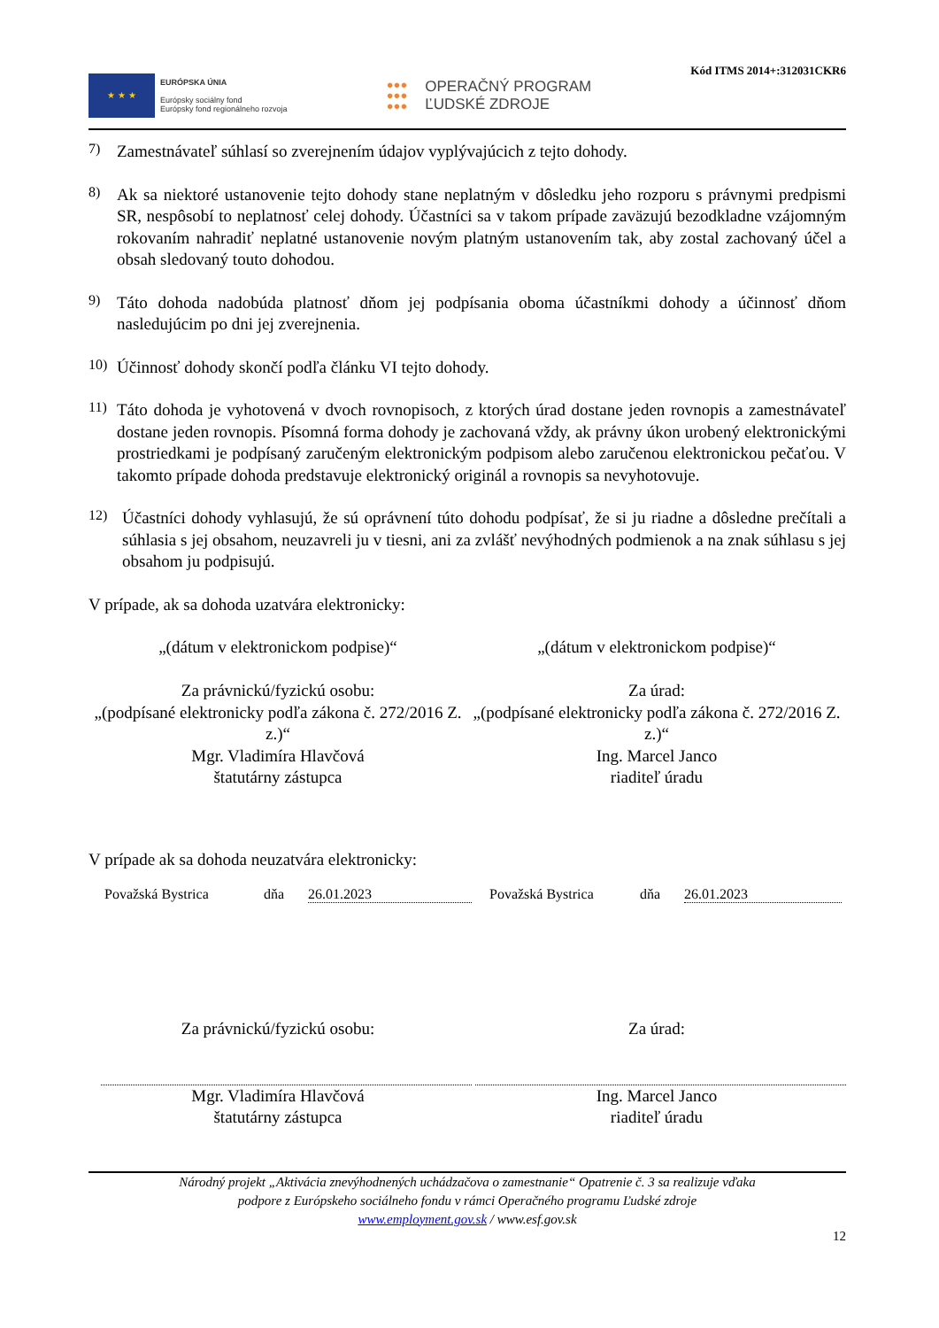★ ★ ★
EURÓPSKA ÚNIA
Európsky sociálny fond
Európsky fond regionálneho rozvoja
●●●
●●●
●●●
OPERAČNÝ PROGRAM
ĽUDSKÉ ZDROJE
Kód ITMS 2014+:312031CKR6
7)
Zamestnávateľ súhlasí so zverejnením údajov vyplývajúcich z tejto dohody.
8)
Ak sa niektoré ustanovenie tejto dohody stane neplatným v dôsledku jeho rozporu s právnymi predpismi SR, nespôsobí to neplatnosť celej dohody. Účastníci sa v takom prípade zaväzujú bezodkladne vzájomným rokovaním nahradiť neplatné ustanovenie novým platným ustanovením tak, aby zostal zachovaný účel a obsah sledovaný touto dohodou.
9)
Táto dohoda nadobúda platnosť dňom jej podpísania oboma účastníkmi dohody a účinnosť dňom nasledujúcim po dni jej zverejnenia.
10)
Účinnosť dohody skončí podľa článku VI tejto dohody.
11)
Táto dohoda je vyhotovená v dvoch rovnopisoch, z ktorých úrad dostane jeden rovnopis a zamestnávateľ dostane jeden rovnopis. Písomná forma dohody je zachovaná vždy, ak právny úkon urobený elektronickými prostriedkami je podpísaný zaručeným elektronickým podpisom alebo zaručenou elektronickou pečaťou. V takomto prípade dohoda predstavuje elektronický originál a rovnopis sa nevyhotovuje.
12)
Účastníci dohody vyhlasujú, že sú oprávnení túto dohodu podpísať, že si ju riadne a dôsledne prečítali a súhlasia s jej obsahom, neuzavreli ju v tiesni, ani za zvlášť nevýhodných podmienok a na znak súhlasu s jej obsahom ju podpisujú.
V prípade, ak sa dohoda uzatvára elektronicky:
„(dátum v elektronickom podpise)“
Za právnickú/fyzickú osobu:
„(podpísané elektronicky podľa zákona č. 272/2016 Z. z.)“
Mgr. Vladimíra Hlavčová
štatutárny zástupca
„(dátum v elektronickom podpise)“
Za úrad:
„(podpísané elektronicky podľa zákona č. 272/2016 Z. z.)“
Ing. Marcel Janco
riaditeľ úradu
V prípade ak sa dohoda neuzatvára elektronicky:
Považská Bystrica dňa 26.01.2023 Považská Bystrica dňa 26.01.2023
Za právnickú/fyzickú osobu: Za úrad:
Mgr. Vladimíra Hlavčová
štatutárny zástupca
Ing. Marcel Janco
riaditeľ úradu
Národný projekt „Aktivácia znevýhodnených uchádzačova o zamestnanie“ Opatrenie č. 3 sa realizuje vďaka
podpore z Európskeho sociálneho fondu v rámci Operačného programu Ľudské zdroje
www.employment.gov.sk / www.esf.gov.sk
12